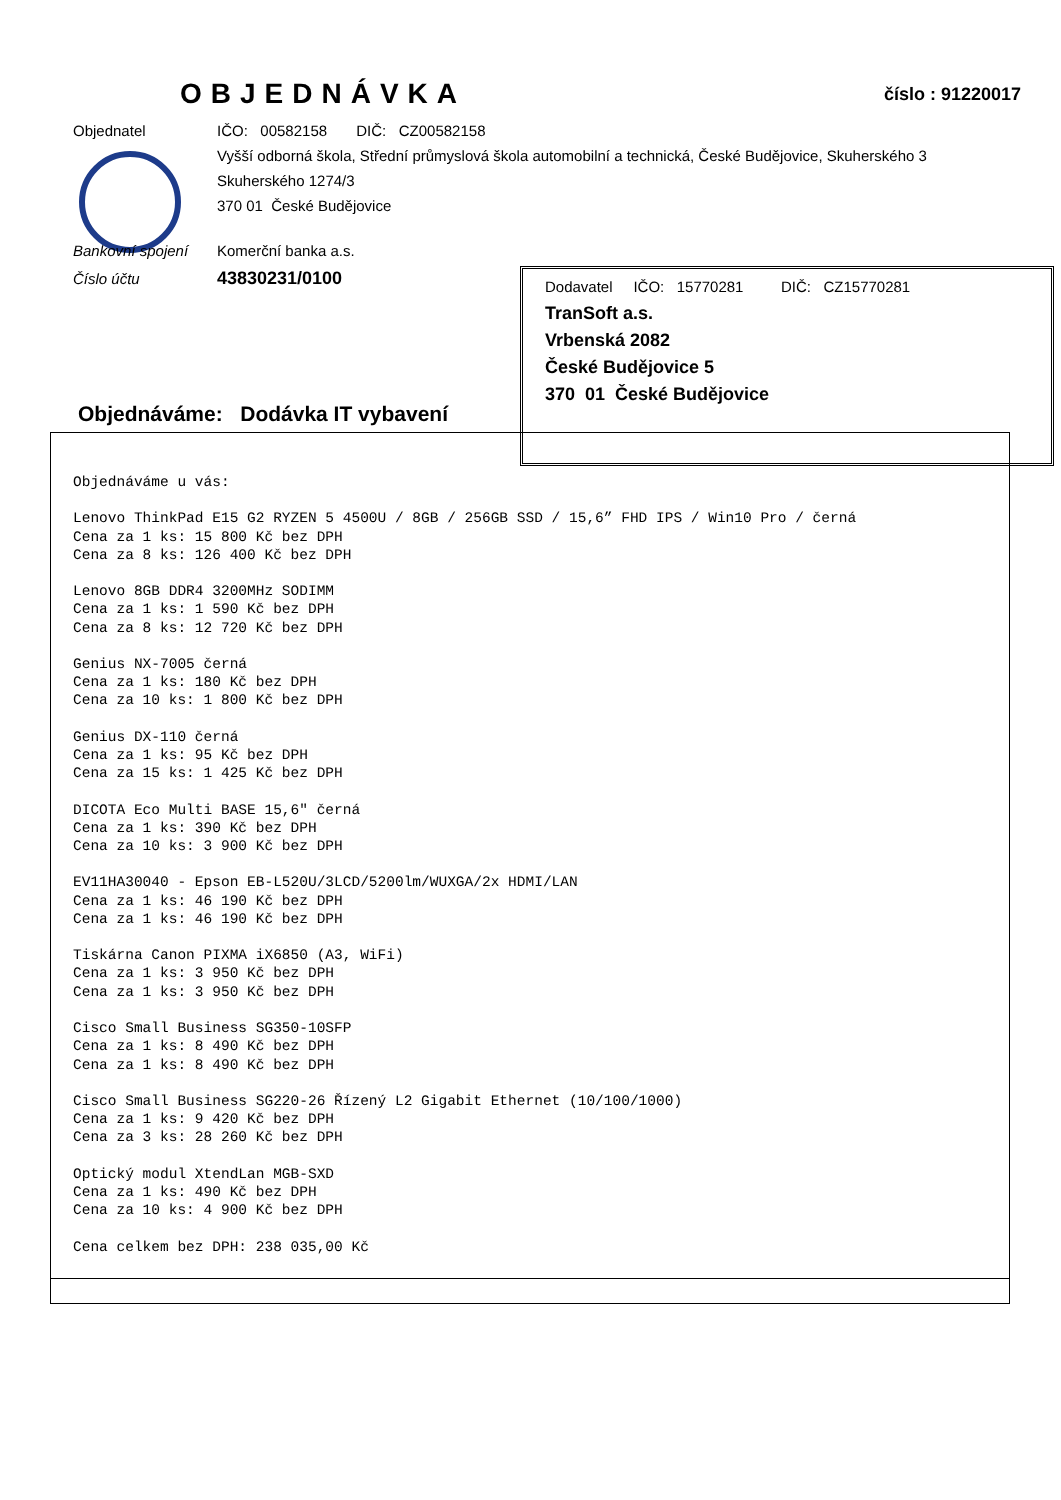OBJEDNÁVKA číslo : 91220017
Objednatel IČO: 00582158 DIČ: CZ00582158
Vyšší odborná škola, Střední průmyslová škola automobilní a technická, České Budějovice, Skuherského 3
Skuherského 1274/3
370 01 České Budějovice
Bankovní spojení Komerční banka a.s.
Číslo účtu 43830231/0100
Dodavatel IČO: 15770281 DIČ: CZ15770281
TranSoft a.s.
Vrbenská 2082
České Budějovice 5
370 01 České Budějovice
Objednáváme: Dodávka IT vybavení
Objednáváme u vás:

Lenovo ThinkPad E15 G2 RYZEN 5 4500U / 8GB / 256GB SSD / 15,6” FHD IPS / Win10 Pro / černá
Cena za 1 ks: 15 800 Kč bez DPH
Cena za 8 ks: 126 400 Kč bez DPH

Lenovo 8GB DDR4 3200MHz SODIMM
Cena za 1 ks: 1 590 Kč bez DPH
Cena za 8 ks: 12 720 Kč bez DPH

Genius NX-7005 černá
Cena za 1 ks: 180 Kč bez DPH
Cena za 10 ks: 1 800 Kč bez DPH

Genius DX-110 černá
Cena za 1 ks: 95 Kč bez DPH
Cena za 15 ks: 1 425 Kč bez DPH

DICOTA Eco Multi BASE 15,6" černá
Cena za 1 ks: 390 Kč bez DPH
Cena za 10 ks: 3 900 Kč bez DPH

EV11HA30040 - Epson EB-L520U/3LCD/5200lm/WUXGA/2x HDMI/LAN
Cena za 1 ks: 46 190 Kč bez DPH
Cena za 1 ks: 46 190 Kč bez DPH

Tiskárna Canon PIXMA iX6850 (A3, WiFi)
Cena za 1 ks: 3 950 Kč bez DPH
Cena za 1 ks: 3 950 Kč bez DPH

Cisco Small Business SG350-10SFP
Cena za 1 ks: 8 490 Kč bez DPH
Cena za 1 ks: 8 490 Kč bez DPH

Cisco Small Business SG220-26 Řízený L2 Gigabit Ethernet (10/100/1000)
Cena za 1 ks: 9 420 Kč bez DPH
Cena za 3 ks: 28 260 Kč bez DPH

Optický modul XtendLan MGB-SXD
Cena za 1 ks: 490 Kč bez DPH
Cena za 10 ks: 4 900 Kč bez DPH

Cena celkem bez DPH: 238 035,00 Kč